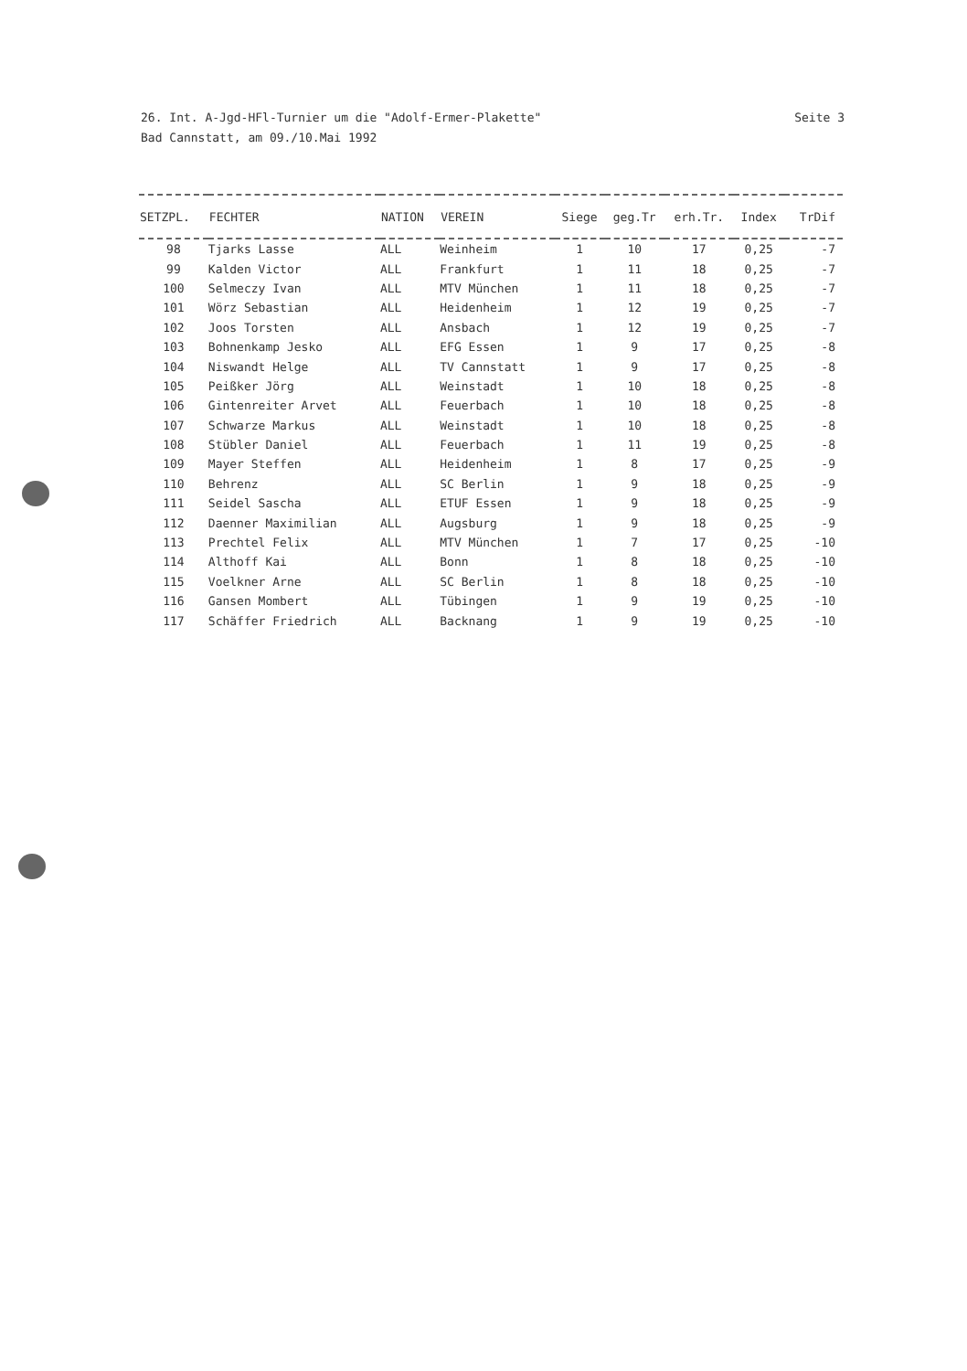26. Int. A-Jgd-HFl-Turnier um die "Adolf-Ermer-Plakette"
Bad Cannstatt, am 09./10.Mai 1992
Seite 3
| SETZPL. | FECHTER | NATION | VEREIN | Siege | geg.Tr | erh.Tr. | Index | TrDif |
| --- | --- | --- | --- | --- | --- | --- | --- | --- |
| 98 | Tjarks Lasse | ALL | Weinheim | 1 | 10 | 17 | 0,25 | -7 |
| 99 | Kalden Victor | ALL | Frankfurt | 1 | 11 | 18 | 0,25 | -7 |
| 100 | Selmeczy Ivan | ALL | MTV München | 1 | 11 | 18 | 0,25 | -7 |
| 101 | Wörz Sebastian | ALL | Heidenheim | 1 | 12 | 19 | 0,25 | -7 |
| 102 | Joos Torsten | ALL | Ansbach | 1 | 12 | 19 | 0,25 | -7 |
| 103 | Bohnenkamp Jesko | ALL | EFG Essen | 1 | 9 | 17 | 0,25 | -8 |
| 104 | Niswandt Helge | ALL | TV Cannstatt | 1 | 9 | 17 | 0,25 | -8 |
| 105 | Peißker Jörg | ALL | Weinstadt | 1 | 10 | 18 | 0,25 | -8 |
| 106 | Gintenreiter Arvet | ALL | Feuerbach | 1 | 10 | 18 | 0,25 | -8 |
| 107 | Schwarze Markus | ALL | Weinstadt | 1 | 10 | 18 | 0,25 | -8 |
| 108 | Stübler Daniel | ALL | Feuerbach | 1 | 11 | 19 | 0,25 | -8 |
| 109 | Mayer Steffen | ALL | Heidenheim | 1 | 8 | 17 | 0,25 | -9 |
| 110 | Behrenz | ALL | SC Berlin | 1 | 9 | 18 | 0,25 | -9 |
| 111 | Seidel Sascha | ALL | ETUF Essen | 1 | 9 | 18 | 0,25 | -9 |
| 112 | Daenner Maximilian | ALL | Augsburg | 1 | 9 | 18 | 0,25 | -9 |
| 113 | Prechtel Felix | ALL | MTV München | 1 | 7 | 17 | 0,25 | -10 |
| 114 | Althoff Kai | ALL | Bonn | 1 | 8 | 18 | 0,25 | -10 |
| 115 | Voelkner Arne | ALL | SC Berlin | 1 | 8 | 18 | 0,25 | -10 |
| 116 | Gansen Mombert | ALL | Tübingen | 1 | 9 | 19 | 0,25 | -10 |
| 117 | Schäffer Friedrich | ALL | Backnang | 1 | 9 | 19 | 0,25 | -10 |